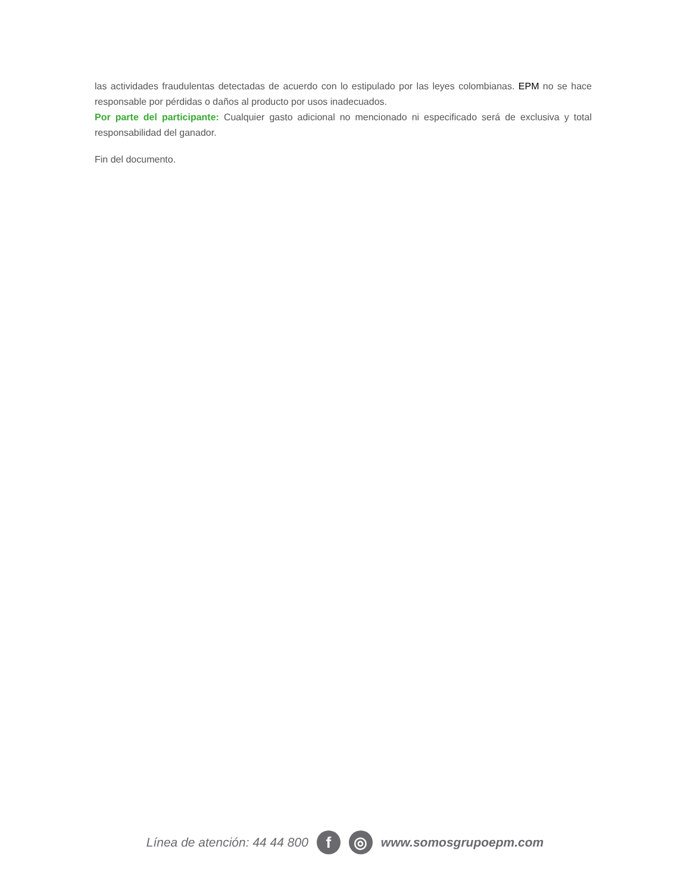las actividades fraudulentas detectadas de acuerdo con lo estipulado por las leyes colombianas. EPM no se hace responsable por pérdidas o daños al producto por usos inadecuados.
Por parte del participante: Cualquier gasto adicional no mencionado ni especificado será de exclusiva y total responsabilidad del ganador.
Fin del documento.
Línea de atención: 44 44 800 f ◎ www.somosgrupoepm.com